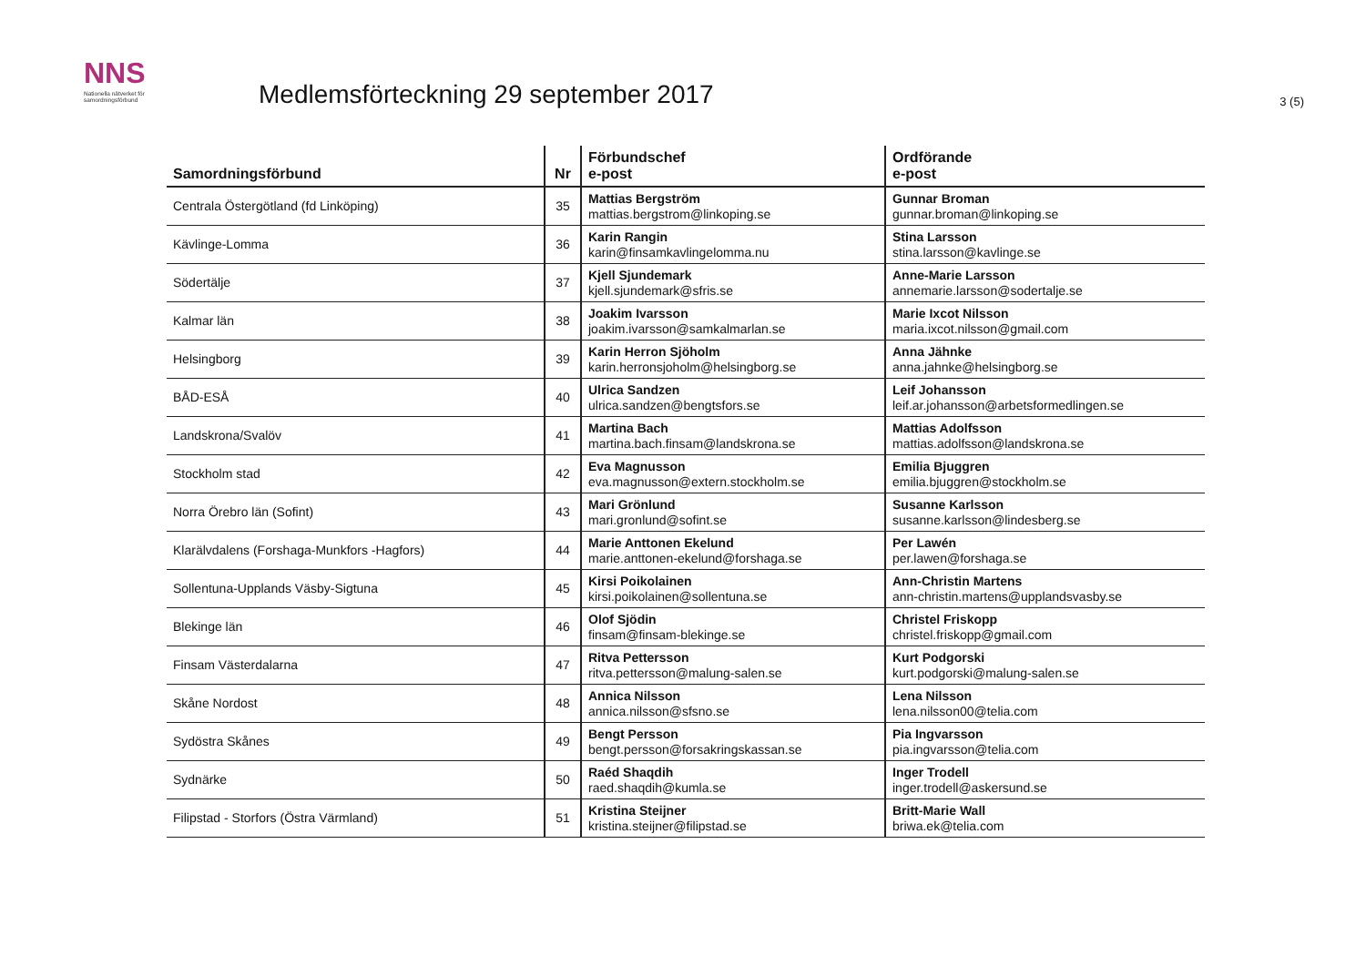NNS
Nationella nätverket för samordningsförbund
Medlemsförteckning 29 september 2017
3 (5)
| Samordningsförbund | Nr | Förbundschef e-post | Ordförande e-post |
| --- | --- | --- | --- |
| Centrala Östergötland (fd Linköping) | 35 | Mattias Bergström mattias.bergstrom@linkoping.se | Gunnar Broman gunnar.broman@linkoping.se |
| Kävlinge-Lomma | 36 | Karin Rangin karin@finsamkavlingelomma.nu | Stina Larsson stina.larsson@kavlinge.se |
| Södertälje | 37 | Kjell Sjundemark kjell.sjundemark@sfris.se | Anne-Marie Larsson annemarie.larsson@sodertalje.se |
| Kalmar län | 38 | Joakim Ivarsson joakim.ivarsson@samkalmarlan.se | Marie Ixcot Nilsson maria.ixcot.nilsson@gmail.com |
| Helsingborg | 39 | Karin Herron Sjöholm karin.herronsjoholm@helsingborg.se | Anna Jähnke anna.jahnke@helsingborg.se |
| BÅD-ESÅ | 40 | Ulrica Sandzen ulrica.sandzen@bengtsfors.se | Leif Johansson leif.ar.johansson@arbetsformedlingen.se |
| Landskrona/Svalöv | 41 | Martina Bach martina.bach.finsam@landskrona.se | Mattias Adolfsson mattias.adolfsson@landskrona.se |
| Stockholm stad | 42 | Eva Magnusson eva.magnusson@extern.stockholm.se | Emilia Bjuggren emilia.bjuggren@stockholm.se |
| Norra Örebro län (Sofint) | 43 | Mari Grönlund mari.gronlund@sofint.se | Susanne Karlsson susanne.karlsson@lindesberg.se |
| Klarälvdalens (Forshaga-Munkfors -Hagfors) | 44 | Marie Anttonen Ekelund marie.anttonen-ekelund@forshaga.se | Per Lawén per.lawen@forshaga.se |
| Sollentuna-Upplands Väsby-Sigtuna | 45 | Kirsi Poikolainen kirsi.poikolainen@sollentuna.se | Ann-Christin Martens ann-christin.martens@upplandsvasby.se |
| Blekinge län | 46 | Olof Sjödin finsam@finsam-blekinge.se | Christel Friskopp christel.friskopp@gmail.com |
| Finsam Västerdalarna | 47 | Ritva Pettersson ritva.pettersson@malung-salen.se | Kurt Podgorski kurt.podgorski@malung-salen.se |
| Skåne Nordost | 48 | Annica Nilsson annica.nilsson@sfsno.se | Lena Nilsson lena.nilsson00@telia.com |
| Sydöstra Skånes | 49 | Bengt Persson bengt.persson@forsakringskassan.se | Pia Ingvarsson pia.ingvarsson@telia.com |
| Sydnärke | 50 | Raéd Shaqdih raed.shaqdih@kumla.se | Inger Trodell inger.trodell@askersund.se |
| Filipstad - Storfors (Östra Värmland) | 51 | Kristina Steijner kristina.steijner@filipstad.se | Britt-Marie Wall briwa.ek@telia.com |